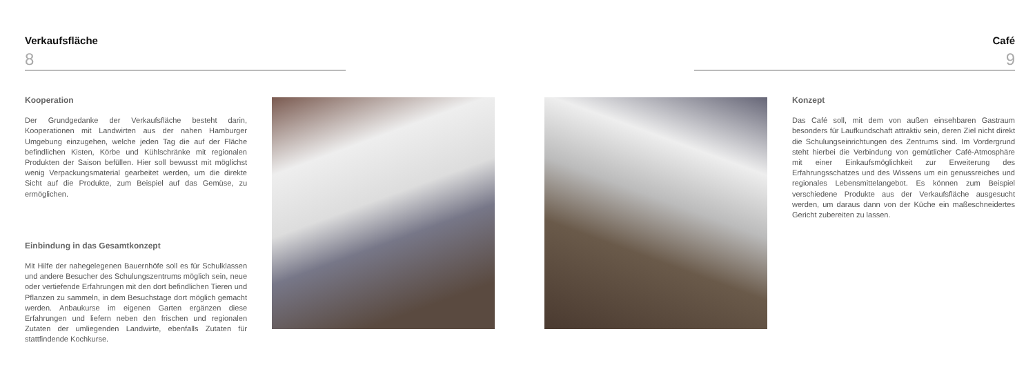Verkaufsfläche
8
Café
9
Kooperation
Der Grundgedanke der Verkaufsfläche besteht darin, Kooperationen mit Landwirten aus der nahen Hamburger Umgebung einzugehen, welche jeden Tag die auf der Fläche befindlichen Kisten, Körbe und Kühlschränke mit regionalen Produkten der Saison befüllen. Hier soll bewusst mit möglichst wenig Verpackungsmaterial gearbeitet werden, um die direkte Sicht auf die Produkte, zum Beispiel auf das Gemüse, zu ermöglichen.
Einbindung in das Gesamtkonzept
Mit Hilfe der nahegelegenen Bauernhöfe soll es für Schulklassen und andere Besucher des Schulungszentrums möglich sein, neue oder vertiefende Erfahrungen mit den dort befindlichen Tieren und Pflanzen zu sammeln, in dem Besuchstage dort möglich gemacht werden. Anbaukurse im eigenen Garten ergänzen diese Erfahrungen und liefern neben den frischen und regionalen Zutaten der umliegenden Landwirte, ebenfalls Zutaten für stattfindende Kochkurse.
Konzept
Das Café soll, mit dem von außen einsehbaren Gastraum besonders für Laufkundschaft attraktiv sein, deren Ziel nicht direkt die Schulungseinrichtungen des Zentrums sind. Im Vordergrund steht hierbei die Verbindung von gemütlicher Café-Atmosphäre mit einer Einkaufsmöglichkeit zur Erweiterung des Erfahrungsschatzes und des Wissens um ein genussreiches und regionales Lebensmittelangebot. Es können zum Beispiel verschiedene Produkte aus der Verkaufsfläche ausgesucht werden, um daraus dann von der Küche ein maßeschneidertes Gericht zubereiten zu lassen.